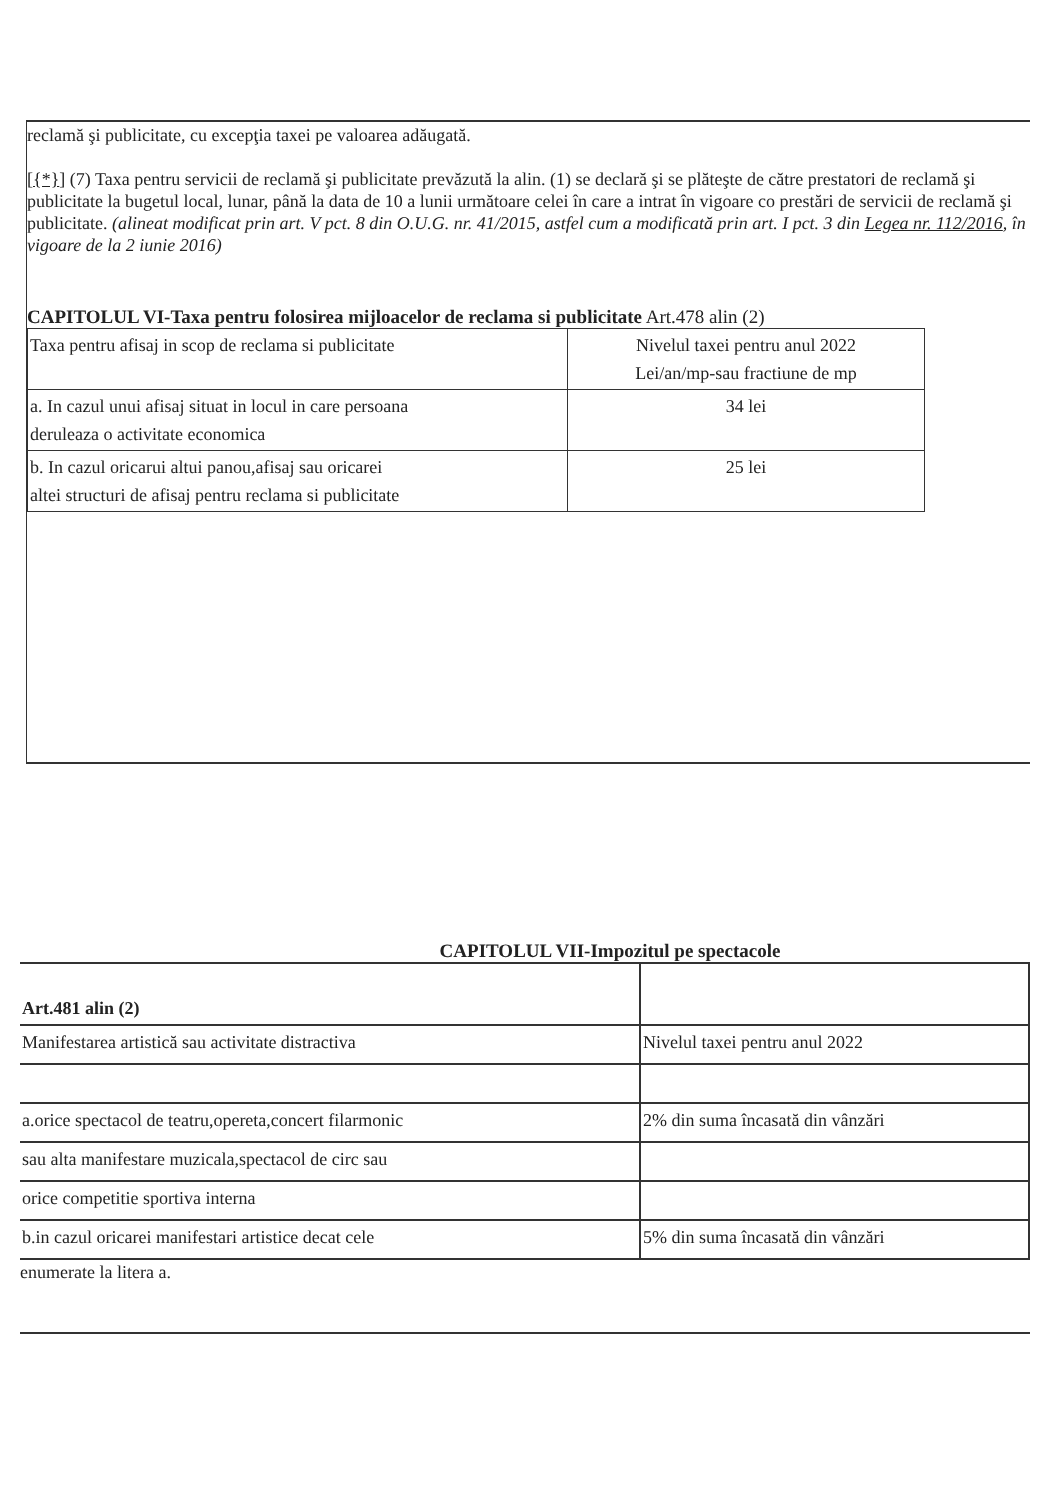reclamă şi publicitate, cu excepţia taxei pe valoarea adăugată.
[{*}] (7) Taxa pentru servicii de reclamă şi publicitate prevăzută la alin. (1) se declară şi se plăteşte de către prestatori de reclamă şi publicitate la bugetul local, lunar, până la data de 10 a lunii următoare celei în care a intrat în vigoare co prestări de servicii de reclamă şi publicitate. (alineat modificat prin art. V pct. 8 din O.U.G. nr. 41/2015, astfel cum a modificată prin art. I pct. 3 din Legea nr. 112/2016, în vigoare de la 2 iunie 2016)
CAPITOLUL VI-Taxa pentru folosirea mijloacelor de reclama si publicitate Art.478 alin (2)
| Taxa pentru afisaj in scop de reclama si publicitate | Nivelul taxei pentru anul 2022 Lei/an/mp-sau fractiune de mp |
| a. In cazul unui afisaj situat in locul in care persoana deruleaza o activitate economica | 34 lei |
| b. In cazul oricarui altui panou,afisaj sau oricarei altei structuri de afisaj pentru reclama si publicitate | 25 lei |
CAPITOLUL VII-Impozitul pe spectacole
| Art.481 alin (2) | |
| Manifestarea artistică sau activitate distractiva | Nivelul taxei pentru anul 2022 |
| a.orice spectacol de teatru,opereta,concert filarmonic | 2% din suma încasată din vânzări |
| sau alta manifestare muzicala,spectacol de circ sau | |
| orice competitie sportiva interna | |
| b.in cazul oricarei manifestari artistice decat cele | 5% din suma încasată din vânzări |
enumerate la litera a.